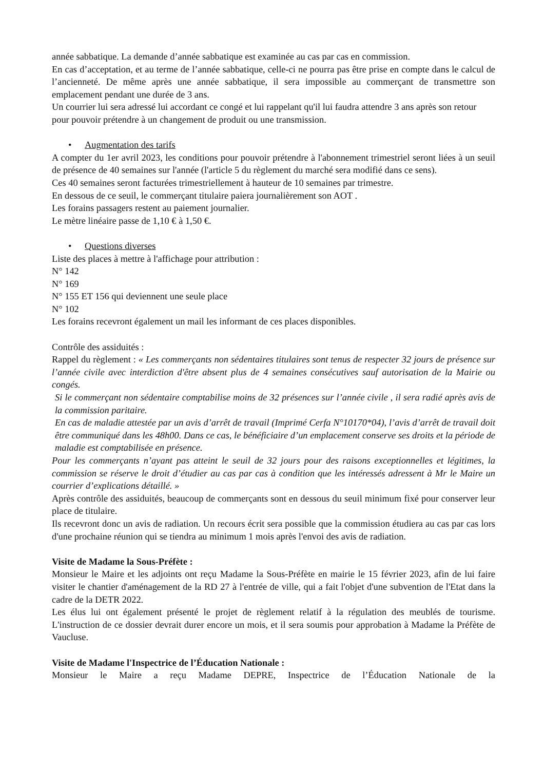année sabbatique. La demande d’année sabbatique est examinée au cas par cas en commission.
En cas d’acceptation, et au terme de l’année sabbatique, celle-ci ne pourra pas être prise en compte dans le calcul de l’ancienneté. De même après une année sabbatique, il sera impossible au commerçant de transmettre son emplacement pendant une durée de 3 ans.
Un courrier lui sera adressé lui accordant ce congé et lui rappelant qu'il lui faudra attendre 3 ans après son retour pour pouvoir prétendre à un changement de produit ou une transmission.
• Augmentation des tarifs
A compter du 1er avril 2023, les conditions pour pouvoir prétendre à l'abonnement trimestriel seront liées à un seuil de présence de 40 semaines sur l'année (l'article 5 du règlement du marché sera modifié dans ce sens).
Ces 40 semaines seront facturées trimestriellement à hauteur de 10 semaines par trimestre.
En dessous de ce seuil, le commerçant titulaire paiera journalièrement son AOT .
Les forains passagers restent au paiement journalier.
Le mètre linéaire passe de 1,10 € à 1,50 €.
• Questions diverses
Liste des places à mettre à l'affichage pour attribution :
N° 142
N° 169
N° 155 ET 156 qui deviennent une seule place
N° 102
Les forains recevront également un mail les informant de ces places disponibles.
Contrôle des assiduités :
Rappel du règlement : « Les commerçants non sédentaires titulaires sont tenus de respecter 32 jours de présence sur l’année civile avec interdiction d'être absent plus de 4 semaines consécutives sauf autorisation de la Mairie ou congés.
Si le commerçant non sédentaire comptabilise moins de 32 présences sur l’année civile , il sera radié après avis de la commission paritaire.
En cas de maladie attestée par un avis d’arrêt de travail (Imprimé Cerfa N°10170*04), l’avis d’arrêt de travail doit être communiqué dans les 48h00. Dans ce cas, le bénéficiaire d’un emplacement conserve ses droits et la période de maladie est comptabilisée en présence.
Pour les commerçants n’ayant pas atteint le seuil de 32 jours pour des raisons exceptionnelles et légitimes, la commission se réserve le droit d’étudier au cas par cas à condition que les intéressés adressent à Mr le Maire un courrier d’explications détaillé. »
Après contrôle des assiduités, beaucoup de commerçants sont en dessous du seuil minimum fixé pour conserver leur place de titulaire.
Ils recevront donc un avis de radiation. Un recours écrit sera possible que la commission étudiera au cas par cas lors d'une prochaine réunion qui se tiendra au minimum 1 mois après l'envoi des avis de radiation.
Visite de Madame la Sous-Préfète :
Monsieur le Maire et les adjoints ont reçu Madame la Sous-Préfète en mairie le 15 février 2023, afin de lui faire visiter le chantier d'aménagement de la RD 27 à l'entrée de ville, qui a fait l'objet d'une subvention de l'Etat dans la cadre de la DETR 2022.
Les élus lui ont également présenté le projet de règlement relatif à la régulation des meublés de tourisme. L'instruction de ce dossier devrait durer encore un mois, et il sera soumis pour approbation à Madame la Préfète de Vaucluse.
Visite de Madame l'Inspectrice de l’Éducation Nationale :
Monsieur le Maire a reçu Madame DEPRE, Inspectrice de l’Éducation Nationale de la